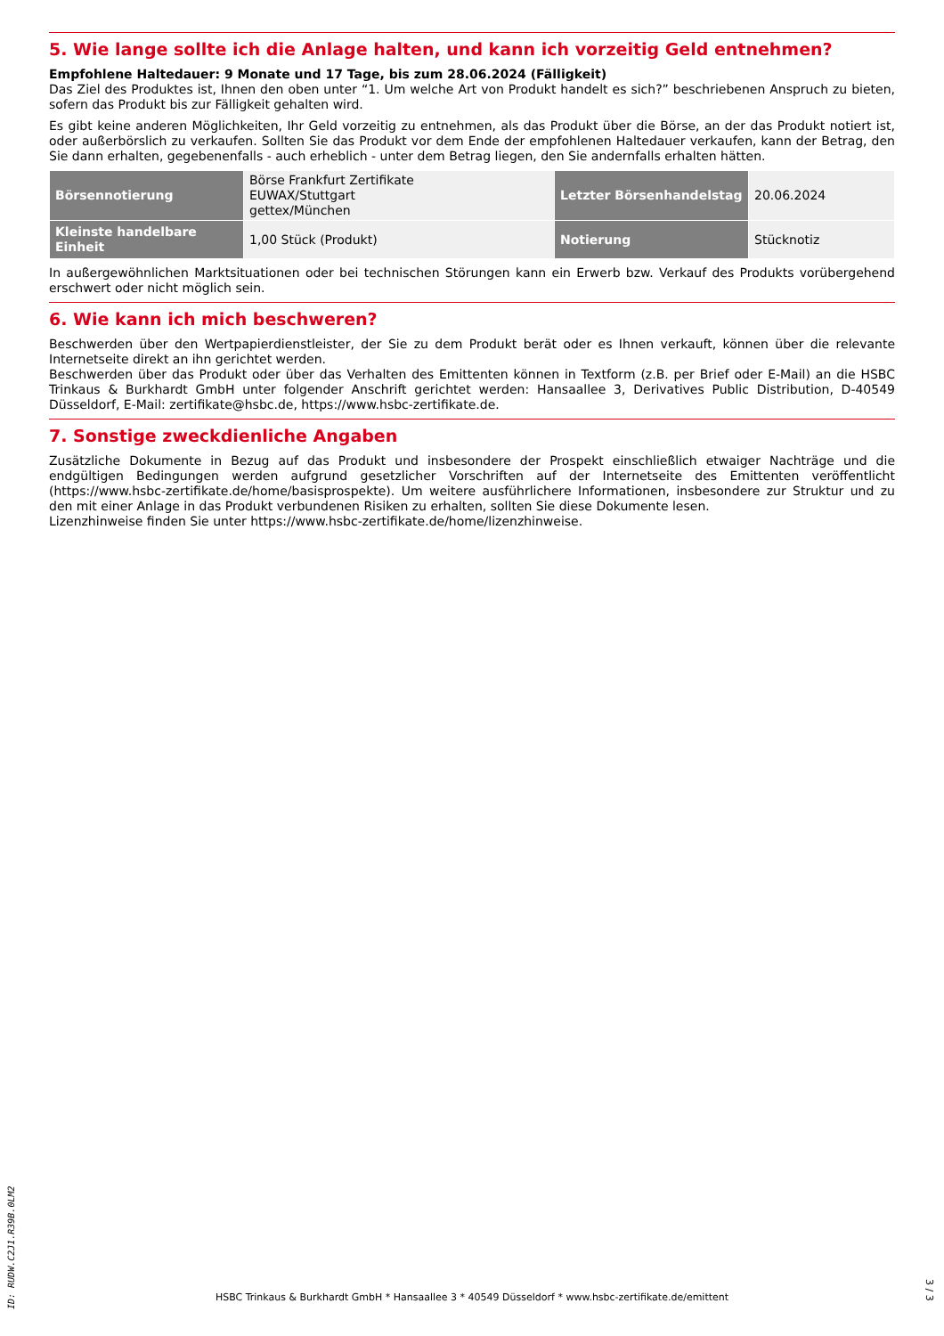5. Wie lange sollte ich die Anlage halten, und kann ich vorzeitig Geld entnehmen?
Empfohlene Haltedauer: 9 Monate und 17 Tage, bis zum 28.06.2024 (Fälligkeit)
Das Ziel des Produktes ist, Ihnen den oben unter “1. Um welche Art von Produkt handelt es sich?” beschriebenen Anspruch zu bieten, sofern das Produkt bis zur Fälligkeit gehalten wird.
Es gibt keine anderen Möglichkeiten, Ihr Geld vorzeitig zu entnehmen, als das Produkt über die Börse, an der das Produkt notiert ist, oder außerbörslich zu verkaufen. Sollten Sie das Produkt vor dem Ende der empfohlenen Haltedauer verkaufen, kann der Betrag, den Sie dann erhalten, gegebenenfalls - auch erheblich - unter dem Betrag liegen, den Sie andernfalls erhalten hätten.
| Börsennotierung | Börse Frankfurt Zertifikate EUWAX/Stuttgart gettex/München | Letzter Börsenhandelstag | 20.06.2024 |
| Kleinste handelbare Einheit | 1,00 Stück (Produkt) | Notierung | Stücknotiz |
In außergewöhnlichen Marktsituationen oder bei technischen Störungen kann ein Erwerb bzw. Verkauf des Produkts vorübergehend erschwert oder nicht möglich sein.
6. Wie kann ich mich beschweren?
Beschwerden über den Wertpapierdienstleister, der Sie zu dem Produkt berät oder es Ihnen verkauft, können über die relevante Internetseite direkt an ihn gerichtet werden.
Beschwerden über das Produkt oder über das Verhalten des Emittenten können in Textform (z.B. per Brief oder E-Mail) an die HSBC Trinkaus & Burkhardt GmbH unter folgender Anschrift gerichtet werden: Hansaallee 3, Derivatives Public Distribution, D-40549 Düsseldorf, E-Mail: zertifikate@hsbc.de, https://www.hsbc-zertifikate.de.
7. Sonstige zweckdienliche Angaben
Zusätzliche Dokumente in Bezug auf das Produkt und insbesondere der Prospekt einschließlich etwaiger Nachträge und die endgültigen Bedingungen werden aufgrund gesetzlicher Vorschriften auf der Internetseite des Emittenten veröffentlicht (https://www.hsbc-zertifikate.de/home/basisprospekte). Um weitere ausführlichere Informationen, insbesondere zur Struktur und zu den mit einer Anlage in das Produkt verbundenen Risiken zu erhalten, sollten Sie diese Dokumente lesen.
Lizenzhinweise finden Sie unter https://www.hsbc-zertifikate.de/home/lizenzhinweise.
ID: RUDW.C2J1.R39B.0LM2
HSBC Trinkaus & Burkhardt GmbH * Hansaallee 3 * 40549 Düsseldorf * www.hsbc-zertifikate.de/emittent
3 / 3